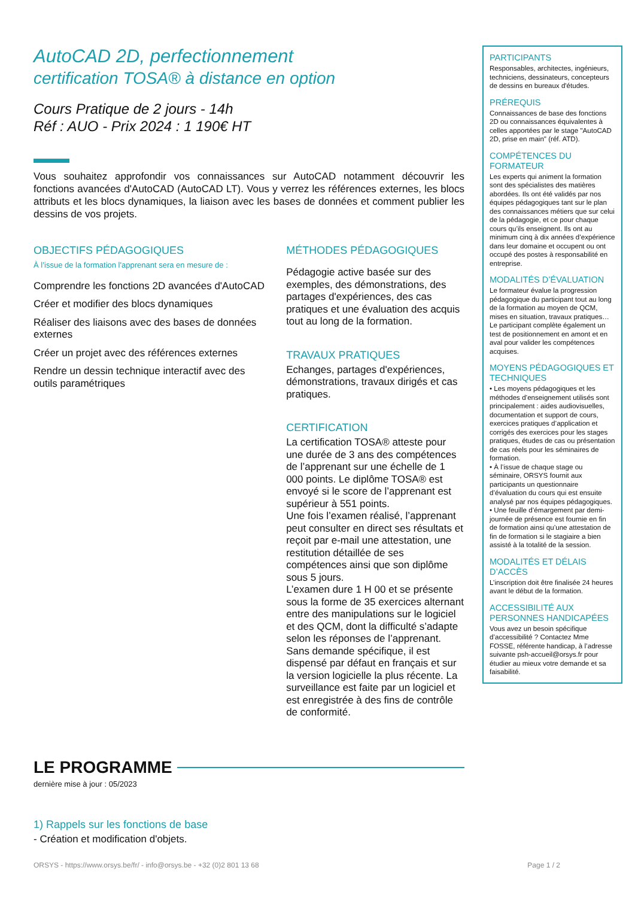AutoCAD 2D, perfectionnement
certification TOSA® à distance en option
Cours Pratique de 2 jours - 14h
Réf : AUO - Prix 2024 : 1 190€ HT
Vous souhaitez approfondir vos connaissances sur AutoCAD notamment découvrir les fonctions avancées d'AutoCAD (AutoCAD LT). Vous y verrez les références externes, les blocs attributs et les blocs dynamiques, la liaison avec les bases de données et comment publier les dessins de vos projets.
OBJECTIFS PÉDAGOGIQUES
À l’issue de la formation l'apprenant sera en mesure de :
Comprendre les fonctions 2D avancées d'AutoCAD
Créer et modifier des blocs dynamiques
Réaliser des liaisons avec des bases de données externes
Créer un projet avec des références externes
Rendre un dessin technique interactif avec des outils paramétriques
MÉTHODES PÉDAGOGIQUES
Pédagogie active basée sur des exemples, des démonstrations, des partages d'expériences, des cas pratiques et une évaluation des acquis tout au long de la formation.
TRAVAUX PRATIQUES
Echanges, partages d'expériences, démonstrations, travaux dirigés et cas pratiques.
CERTIFICATION
La certification TOSA® atteste pour une durée de 3 ans des compétences de l’apprenant sur une échelle de 1 000 points. Le diplôme TOSA® est envoyé si le score de l’apprenant est supérieur à 551 points.
Une fois l’examen réalisé, l’apprenant peut consulter en direct ses résultats et reçoit par e-mail une attestation, une restitution détaillée de ses compétences ainsi que son diplôme sous 5 jours.
L’examen dure 1 H 00 et se présente sous la forme de 35 exercices alternant entre des manipulations sur le logiciel et des QCM, dont la difficulté s’adapte selon les réponses de l’apprenant.
Sans demande spécifique, il est dispensé par défaut en français et sur la version logicielle la plus récente. La surveillance est faite par un logiciel et est enregistrée à des fins de contrôle de conformité.
LE PROGRAMME
dernière mise à jour : 05/2023
1) Rappels sur les fonctions de base
- Création et modification d'objets.
PARTICIPANTS
Responsables, architectes, ingénieurs, techniciens, dessinateurs, concepteurs de dessins en bureaux d'études.
PRÉREQUIS
Connaissances de base des fonctions 2D ou connaissances équivalentes à celles apportées par le stage "AutoCAD 2D, prise en main" (réf. ATD).
COMPÉTENCES DU FORMATEUR
Les experts qui animent la formation sont des spécialistes des matières abordées. Ils ont été validés par nos équipes pédagogiques tant sur le plan des connaissances métiers que sur celui de la pédagogie, et ce pour chaque cours qu’ils enseignent. Ils ont au minimum cinq à dix années d’expérience dans leur domaine et occupent ou ont occupé des postes à responsabilité en entreprise.
MODALITÉS D’ÉVALUATION
Le formateur évalue la progression pédagogique du participant tout au long de la formation au moyen de QCM, mises en situation, travaux pratiques…
Le participant complète également un test de positionnement en amont et en aval pour valider les compétences acquises.
MOYENS PÉDAGOGIQUES ET TECHNIQUES
• Les moyens pédagogiques et les méthodes d’enseignement utilisés sont principalement : aides audiovisuelles, documentation et support de cours, exercices pratiques d’application et corrigés des exercices pour les stages pratiques, études de cas ou présentation de cas réels pour les séminaires de formation.
• À l’issue de chaque stage ou séminaire, ORSYS fournit aux participants un questionnaire d’évaluation du cours qui est ensuite analysé par nos équipes pédagogiques.
• Une feuille d’émargement par demi-journée de présence est fournie en fin de formation ainsi qu’une attestation de fin de formation si le stagiaire a bien assisté à la totalité de la session.
MODALITÉS ET DÉLAIS D’ACCÈS
L’inscription doit être finalisée 24 heures avant le début de la formation.
ACCESSIBILITÉ AUX PERSONNES HANDICAPÉES
Vous avez un besoin spécifique d’accessibilité ? Contactez Mme FOSSE, référente handicap, à l’adresse suivante psh-accueil@orsys.fr pour étudier au mieux votre demande et sa faisabilité.
ORSYS - https://www.orsys.be/fr/ - info@orsys.be - +32 (0)2 801 13 68 Page 1 / 2